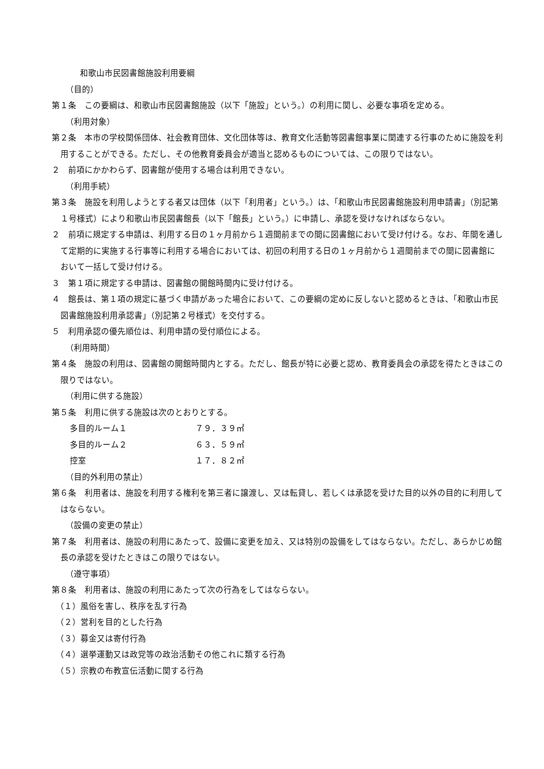和歌山市民図書館施設利用要綱
（目的）
第１条　この要綱は、和歌山市民図書館施設（以下「施設」という。）の利用に関し、必要な事項を定める。
（利用対象）
第２条　本市の学校関係団体、社会教育団体、文化団体等は、教育文化活動等図書館事業に関連する行事のために施設を利用することができる。ただし、その他教育委員会が適当と認めるものについては、この限りではない。
２　前項にかかわらず、図書館が使用する場合は利用できない。
（利用手続）
第３条　施設を利用しようとする者又は団体（以下「利用者」という。）は、「和歌山市民図書館施設利用申請書」（別記第１号様式）により和歌山市民図書館長（以下「館長」という。）に申請し、承認を受けなければならない。
２　前項に規定する申請は、利用する日の１ヶ月前から１週間前までの間に図書館において受け付ける。なお、年間を通して定期的に実施する行事等に利用する場合においては、初回の利用する日の１ヶ月前から１週間前までの間に図書館において一括して受け付ける。
３　第１項に規定する申請は、図書館の開館時間内に受け付ける。
４　館長は、第１項の規定に基づく申請があった場合において、この要綱の定めに反しないと認めるときは、「和歌山市民図書館施設利用承認書」（別記第２号様式）を交付する。
５　利用承認の優先順位は、利用申請の受付順位による。
（利用時間）
第４条　施設の利用は、図書館の開館時間内とする。ただし、館長が特に必要と認め、教育委員会の承認を得たときはこの限りではない。
（利用に供する施設）
第５条　利用に供する施設は次のとおりとする。
多目的ルーム１ ７９．３９㎡
多目的ルーム２ ６３．５９㎡
控室 １７．８２㎡
（目的外利用の禁止）
第６条　利用者は、施設を利用する権利を第三者に譲渡し、又は転貸し、若しくは承認を受けた目的以外の目的に利用してはならない。
（設備の変更の禁止）
第７条　利用者は、施設の利用にあたって、設備に変更を加え、又は特別の設備をしてはならない。ただし、あらかじめ館長の承認を受けたときはこの限りではない。
（遵守事項）
第８条　利用者は、施設の利用にあたって次の行為をしてはならない。
（１）風俗を害し、秩序を乱す行為
（２）営利を目的とした行為
（３）募金又は寄付行為
（４）選挙運動又は政党等の政治活動その他これに類する行為
（５）宗教の布教宣伝活動に関する行為